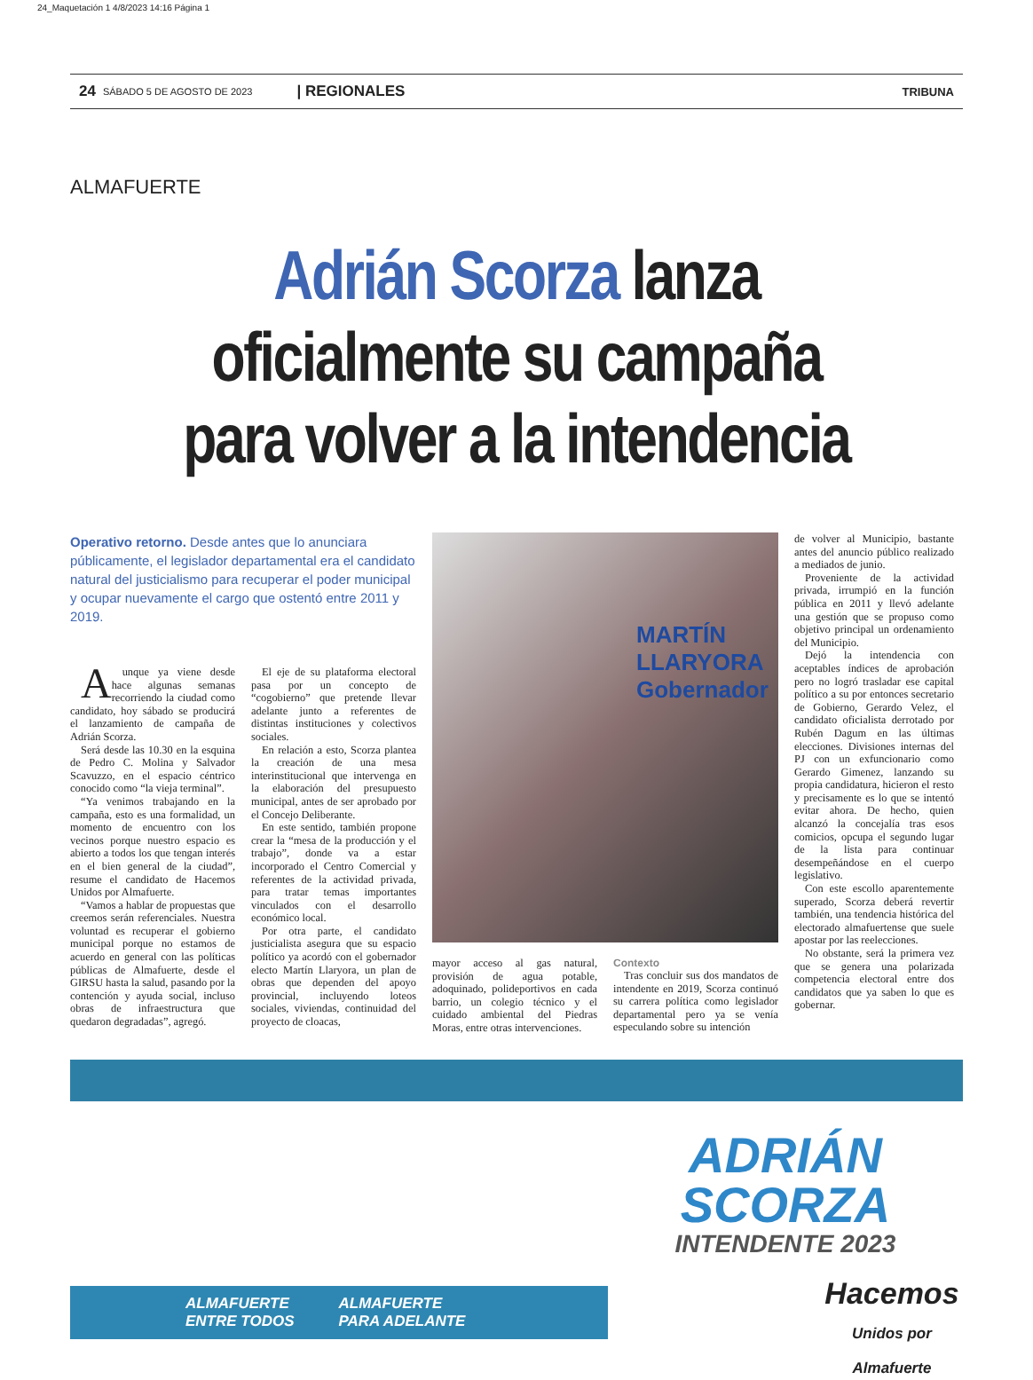24_Maquetación 1 4/8/2023 14:16 Página 1
24 SÁBADO 5 DE AGOSTO DE 2023 | REGIONALES TRIBUNA
ALMAFUERTE
Adrián Scorza lanza oficialmente su campaña para volver a la intendencia
Operativo retorno. Desde antes que lo anunciara públicamente, el legislador departamental era el candidato natural del justicialismo para recuperar el poder municipal y ocupar nuevamente el cargo que ostentó entre 2011 y 2019.
Aunque ya viene desde hace algunas semanas recorriendo la ciudad como candidato, hoy sábado se producirá el lanzamiento de campaña de Adrián Scorza.
Será desde las 10.30 en la esquina de Pedro C. Molina y Salvador Scavuzzo, en el espacio céntrico conocido como “la vieja terminal”.
“Ya venimos trabajando en la campaña, esto es una formalidad, un momento de encuentro con los vecinos porque nuestro espacio es abierto a todos los que tengan interés en el bien general de la ciudad”, resume el candidato de Hacemos Unidos por Almafuerte.
“Vamos a hablar de propuestas que creemos serán referenciales. Nuestra voluntad es recuperar el gobierno municipal porque no estamos de acuerdo en general con las políticas públicas de Almafuerte, desde el GIRSU hasta la salud, pasando por la contención y ayuda social, incluso obras de infraestructura que quedaron degradadas”, agregó.
El eje de su plataforma electoral pasa por un concepto de “cogobierno” que pretende llevar adelante junto a referentes de distintas instituciones y colectivos sociales.
En relación a esto, Scorza plantea la creación de una mesa interinstitucional que intervenga en la elaboración del presupuesto municipal, antes de ser aprobado por el Concejo Deliberante.
En este sentido, también propone crear la “mesa de la producción y el trabajo”, donde va a estar incorporado el Centro Comercial y referentes de la actividad privada, para tratar temas importantes vinculados con el desarrollo económico local.
Por otra parte, el candidato justicialista asegura que su espacio político ya acordó con el gobernador electo Martín Llaryora, un plan de obras que dependen del apoyo provincial, incluyendo loteos sociales, viviendas, continuidad del proyecto de cloacas,
MARTÍN LLARYORA Gobernador
mayor acceso al gas natural, provisión de agua potable, adoquinado, polideportivos en cada barrio, un colegio técnico y el cuidado ambiental del Piedras Moras, entre otras intervenciones.
Contexto
Tras concluir sus dos mandatos de intendente en 2019, Scorza continuó su carrera política como legislador departamental pero ya se venía especulando sobre su intención
de volver al Municipio, bastante antes del anuncio público realizado a mediados de junio.
Proveniente de la actividad privada, irrumpió en la función pública en 2011 y llevó adelante una gestión que se propuso como objetivo principal un ordenamiento del Municipio.
Dejó la intendencia con aceptables índices de aprobación pero no logró trasladar ese capital político a su por entonces secretario de Gobierno, Gerardo Velez, el candidato oficialista derrotado por Rubén Dagum en las últimas elecciones. Divisiones internas del PJ con un exfuncionario como Gerardo Gimenez, lanzando su propia candidatura, hicieron el resto y precisamente es lo que se intentó evitar ahora. De hecho, quien alcanzó la concejalía tras esos comicios, opcupa el segundo lugar de la lista para continuar desempeñándose en el cuerpo legislativo.
Con este escollo aparentemente superado, Scorza deberá revertir también, una tendencia histórica del electorado almafuertense que suele apostar por las reelecciones.
No obstante, será la primera vez que se genera una polarizada competencia electoral entre dos candidatos que ya saben lo que es gobernar.
ALMAFUERTE
ENTRE TODOS ALMAFUERTE
PARA ADELANTE
ADRIÁN
SCORZA
INTENDENTE 2023
Hacemos
Unidos por Almafuerte